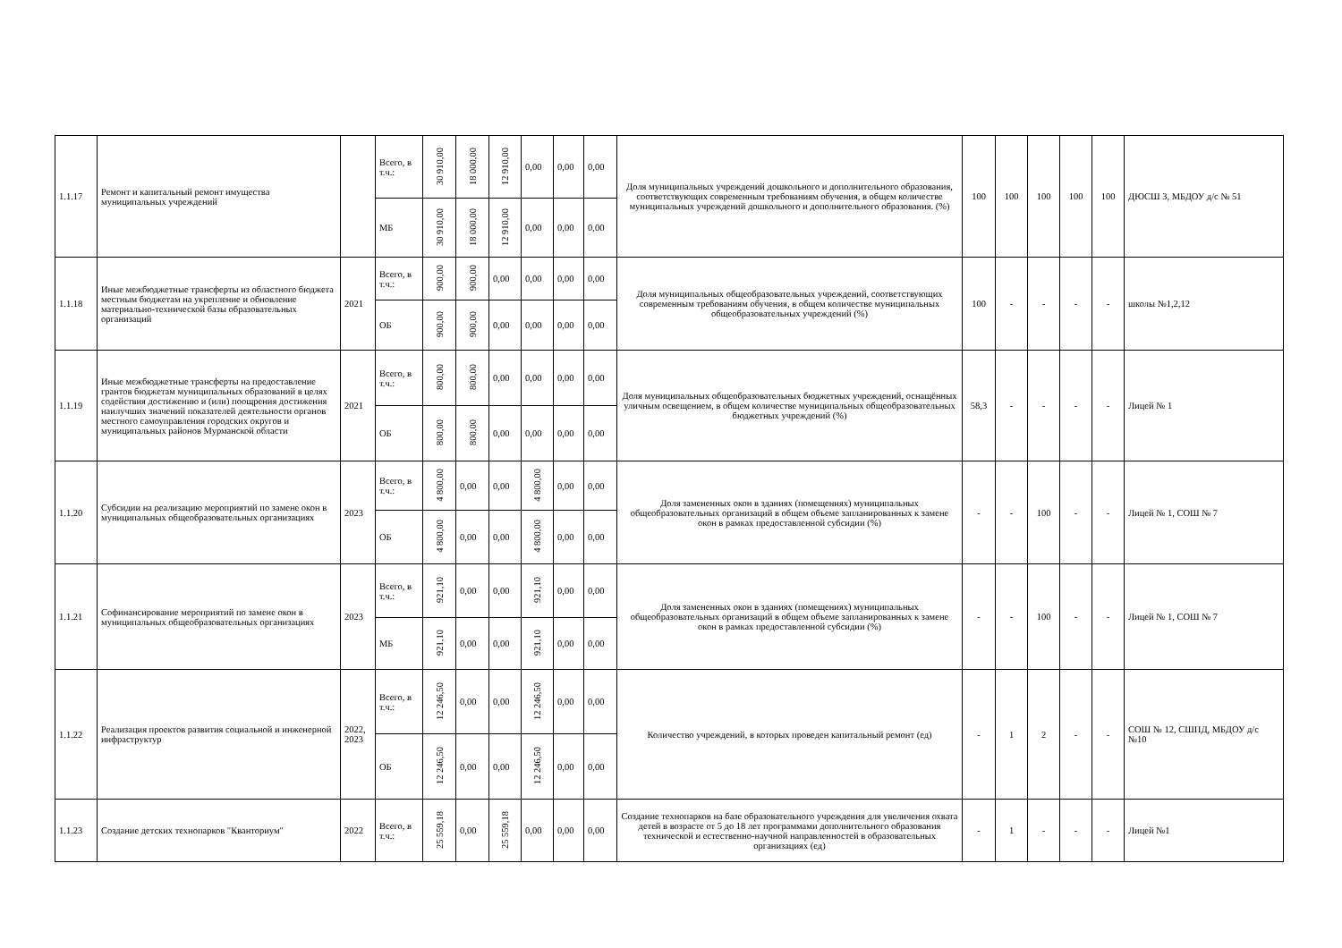| 1.1.17 | Ремонт и капитальный ремонт имущества муниципальных учреждений | | Всего, в т.ч.: | 30 910,00 | 18 000,00 | 12 910,00 | 0,00 | 0,00 | 0,00 | Доля муниципальных учреждений дошкольного и дополнительного образования, соответствующих современным требованиям обучения, в общем количестве муниципальных учреждений дошкольного и дополнительного образования. (%) | 100 | 100 | 100 | 100 | 100 | ДЮСШ 3, МБДОУ д/с № 51 |
| | | | МБ | 30 910,00 | 18 000,00 | 12 910,00 | 0,00 | 0,00 | 0,00 | | | | | | | |
| 1.1.18 | Иные межбюджетные трансферты из областного бюджета местным бюджетам на укрепление и обновление материально-технической базы образовательных организаций | 2021 | Всего, в т.ч.: | 900,00 | 900,00 | 0,00 | 0,00 | 0,00 | 0,00 | Доля муниципальных общеобразовательных учреждений, соответствующих современным требованиям обучения, в общем количестве муниципальных общеобразовательных учреждений (%) | 100 | - | - | - | - | школы №1,2,12 |
| | | | ОБ | 900,00 | 900,00 | 0,00 | 0,00 | 0,00 | 0,00 | | | | | | | |
| 1.1.19 | Иные межбюджетные трансферты на предоставление грантов бюджетам муниципальных образований в целях содействия достижению и (или) поощрения достижения наилучших значений показателей деятельности органов местного самоуправления городских округов и муниципальных районов Мурманской области | 2021 | Всего, в т.ч.: | 800,00 | 800,00 | 0,00 | 0,00 | 0,00 | 0,00 | Доля муниципальных общеобразовательных бюджетных учреждений, оснащённых уличным освещением, в общем количестве муниципальных общеобразовательных бюджетных учреждений (%) | 58,3 | - | - | - | - | Лицей № 1 |
| | | | ОБ | 800,00 | 800,00 | 0,00 | 0,00 | 0,00 | 0,00 | | | | | | | |
| 1.1.20 | Субсидии на реализацию мероприятий по замене окон в муниципальных общеобразовательных организациях | 2023 | Всего, в т.ч.: | 4 800,00 | 0,00 | 0,00 | 4 800,00 | 0,00 | 0,00 | Доля замененных окон в зданиях (помещениях) муниципальных общеобразовательных организаций в общем объеме запланированных к замене окон в рамках предоставленной субсидии (%) | - | - | 100 | - | - | Лицей № 1, СОШ № 7 |
| | | | ОБ | 4 800,00 | 0,00 | 0,00 | 4 800,00 | 0,00 | 0,00 | | | | | | | |
| 1.1.21 | Софинансирование мероприятий по замене окон в муниципальных общеобразовательных организациях | 2023 | Всего, в т.ч.: | 921,10 | 0,00 | 0,00 | 921,10 | 0,00 | 0,00 | Доля замененных окон в зданиях (помещениях) муниципальных общеобразовательных организаций в общем объеме запланированных к замене окон в рамках предоставленной субсидии (%) | - | - | 100 | - | - | Лицей № 1, СОШ № 7 |
| | | | МБ | 921,10 | 0,00 | 0,00 | 921,10 | 0,00 | 0,00 | | | | | | | |
| 1.1.22 | Реализация проектов развития социальной и инженерной инфраструктур | 2022, 2023 | Всего, в т.ч.: | 12 246,50 | 0,00 | 0,00 | 12 246,50 | 0,00 | 0,00 | Количество учреждений, в которых проведен капитальный ремонт (ед) | - | 1 | 2 | - | - | СОШ № 12, СШПД, МБДОУ д/с №10 |
| | | | ОБ | 12 246,50 | 0,00 | 0,00 | 12 246,50 | 0,00 | 0,00 | | | | | | | |
| 1.1.23 | Создание детских технопарков "Кванториум" | 2022 | Всего, в т.ч.: | 25 559,18 | 0,00 | 25 559,18 | 0,00 | 0,00 | 0,00 | Создание технопарков на базе образовательного учреждения для увеличения охвата детей в возрасте от 5 до 18 лет программами дополнительного образования технической и естественно-научной направленностей в образовательных организациях (ед) | - | 1 | - | - | - | Лицей №1 |